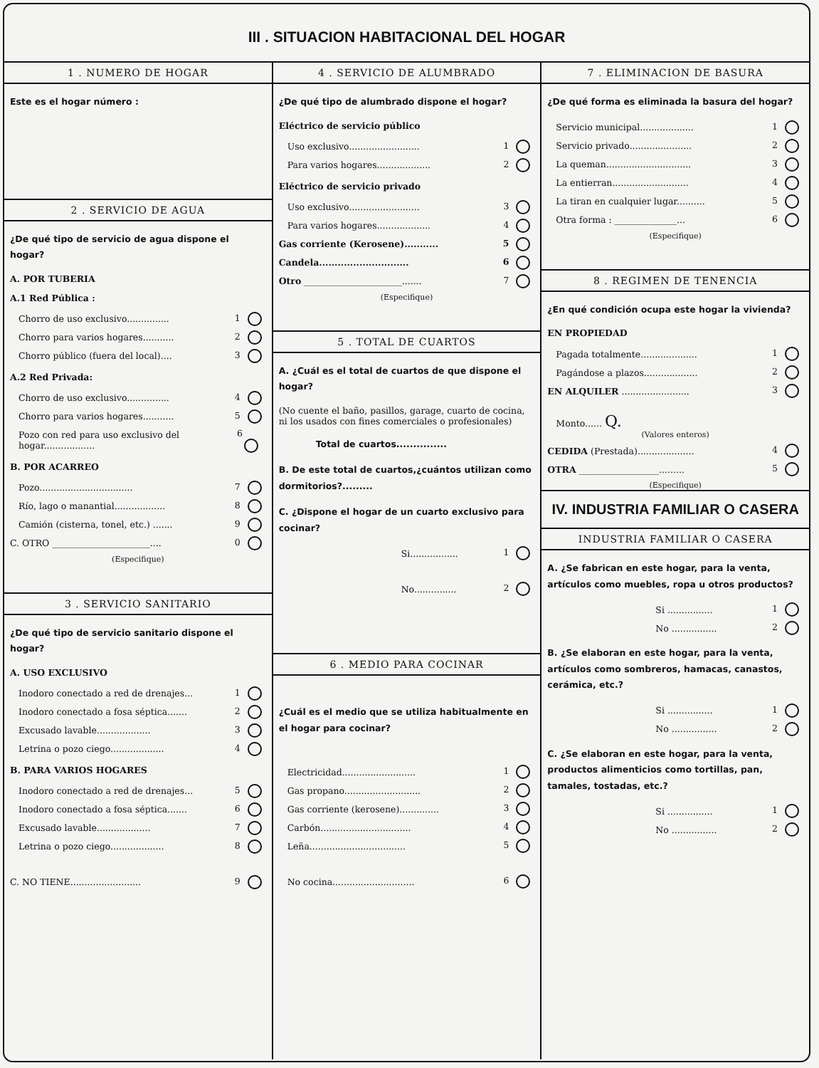III . SITUACION HABITACIONAL DEL HOGAR
1 . NUMERO DE HOGAR
Este es el hogar número :
2 . SERVICIO DE AGUA
¿De qué tipo de servicio de agua dispone el hogar?
A. POR TUBERIA
A.1 Red Pública :
Chorro de uso exclusivo............... 1
Chorro para varios hogares........... 2
Chorro público (fuera del local).... 3
A.2 Red Privada:
Chorro de uso exclusivo............... 4
Chorro para varios hogares........... 5
Pozo con red para uso exclusivo del hogar.................. 6
B. POR ACARREO
Pozo................................. 7
Río, lago o manantial.................. 8
Camión (cisterna, tonel, etc.) ....... 9
C. OTRO ______________________.... 0
(Especifique)
3 . SERVICIO SANITARIO
¿De qué tipo de servicio sanitario dispone el hogar?
A. USO EXCLUSIVO
Inodoro conectado a red de drenajes... 1
Inodoro conectado a fosa séptica....... 2
Excusado lavable................... 3
Letrina o pozo ciego................... 4
B. PARA VARIOS HOGARES
Inodoro conectado a red de drenajes... 5
Inodoro conectado a fosa séptica....... 6
Excusado lavable................... 7
Letrina o pozo ciego................... 8
C. NO TIENE......................... 9
4 . SERVICIO DE ALUMBRADO
¿De qué tipo de alumbrado dispone el hogar?
Eléctrico de servicio público
Uso exclusivo......................... 1
Para varios hogares................... 2
Eléctrico de servicio privado
Uso exclusivo......................... 3
Para varios hogares................... 4
Gas corriente (Kerosene)........... 5
Candela............................. 6
Otro ______________________....... 7
(Especifique)
5 . TOTAL DE CUARTOS
A. ¿Cuál es el total de cuartos de que dispone el hogar?
(No cuente el baño, pasillos, garage, cuarto de cocina, ni los usados con fines comerciales o profesionales)
Total de cuartos...............
B. De este total de cuartos,¿cuántos utilizan como dormitorios?.........
C. ¿Dispone el hogar de un cuarto exclusivo para cocinar?
Si................. 1
No............... 2
6 . MEDIO PARA COCINAR
¿Cuál es el medio que se utiliza habitualmente en el hogar para cocinar?
Electricidad.......................... 1
Gas propano........................... 2
Gas corriente (kerosene).............. 3
Carbón................................ 4
Leña.................................. 5
No cocina............................. 6
7 . ELIMINACION DE BASURA
¿De qué forma es eliminada la basura del hogar?
Servicio municipal................... 1
Servicio privado...................... 2
La queman.............................. 3
La entierran........................... 4
La tiran en cualquier lugar.......... 5
Otra forma : ______________... 6
(Especifique)
8 . REGIMEN DE TENENCIA
¿En qué condición ocupa este hogar la vivienda?
EN PROPIEDAD
Pagada totalmente.................... 1
Pagándose a plazos................... 2
EN ALQUILER ........................ 3
Monto...... Q.
(Valores enteros)
CEDIDA (Prestada).................... 4
OTRA __________________......... 5
(Especifique)
IV. INDUSTRIA FAMILIAR O CASERA
INDUSTRIA FAMILIAR O CASERA
A. ¿Se fabrican en este hogar, para la venta, artículos como muebles, ropa u otros productos?
Si ................ 1
No ................ 2
B. ¿Se elaboran en este hogar, para la venta, artículos como sombreros, hamacas, canastos, cerámica, etc.?
Si ................ 1
No ................ 2
C. ¿Se elaboran en este hogar, para la venta, productos alimenticios como tortillas, pan, tamales, tostadas, etc.?
Si ................ 1
No ................ 2